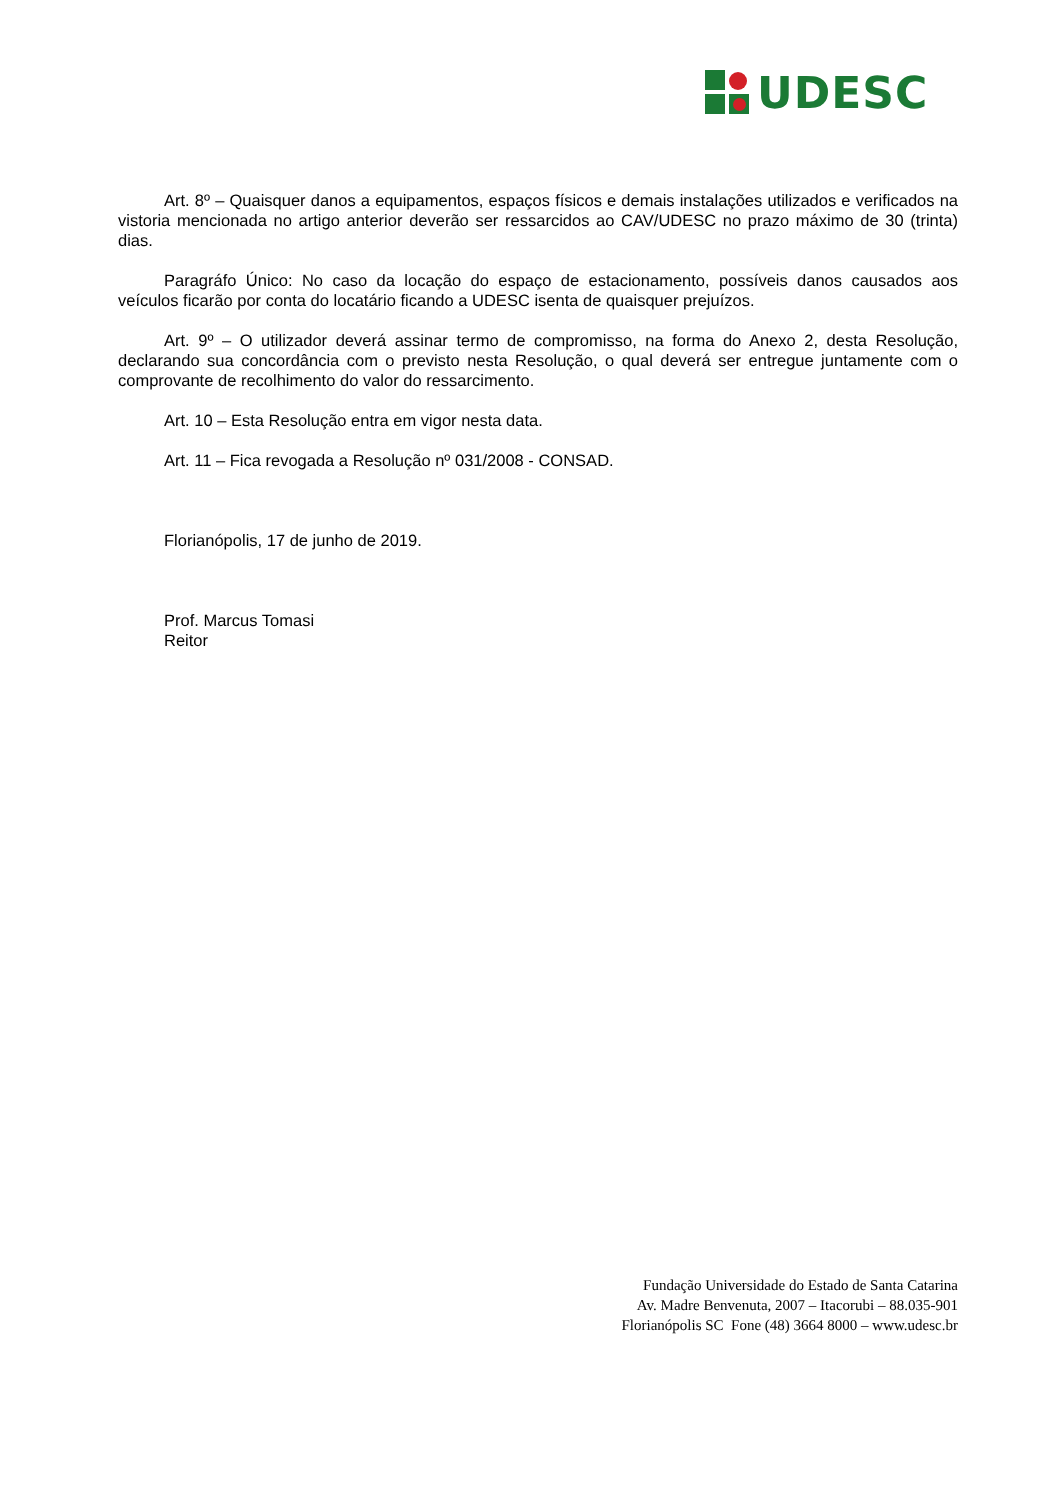UDESC
Art. 8º – Quaisquer danos a equipamentos, espaços físicos e demais instalações utilizados e verificados na vistoria mencionada no artigo anterior deverão ser ressarcidos ao CAV/UDESC no prazo máximo de 30 (trinta) dias.
Paragráfo Único: No caso da locação do espaço de estacionamento, possíveis danos causados aos veículos ficarão por conta do locatário ficando a UDESC isenta de quaisquer prejuízos.
Art. 9º – O utilizador deverá assinar termo de compromisso, na forma do Anexo 2, desta Resolução, declarando sua concordância com o previsto nesta Resolução, o qual deverá ser entregue juntamente com o comprovante de recolhimento do valor do ressarcimento.
Art. 10 – Esta Resolução entra em vigor nesta data.
Art. 11 – Fica revogada a Resolução nº 031/2008 - CONSAD.
Florianópolis, 17 de junho de 2019.
Prof. Marcus Tomasi
Reitor
Fundação Universidade do Estado de Santa Catarina
Av. Madre Benvenuta, 2007 – Itacorubi – 88.035-901
Florianópolis SC Fone (48) 3664 8000 – www.udesc.br